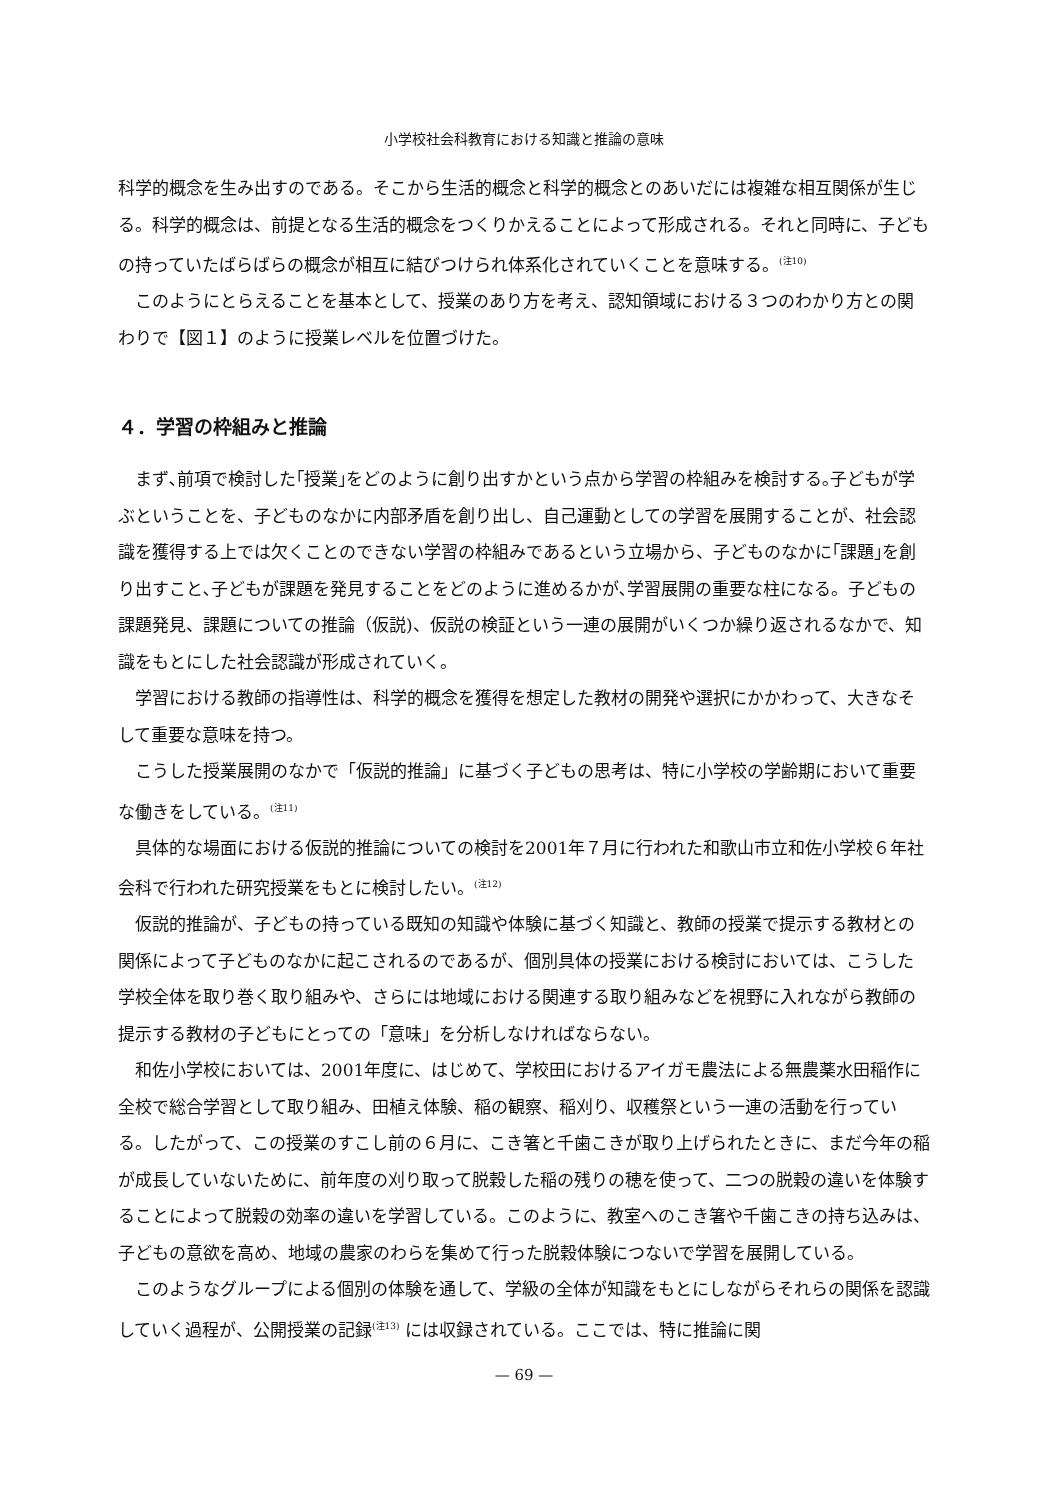小学校社会科教育における知識と推論の意味
科学的概念を生み出すのである。そこから生活的概念と科学的概念とのあいだには複雑な相互関係が生じる。科学的概念は、前提となる生活的概念をつくりかえることによって形成される。それと同時に、子どもの持っていたばらばらの概念が相互に結びつけられ体系化されていくことを意味する。<sup>(注10)</sup>
このようにとらえることを基本として、授業のあり方を考え、認知領域における３つのわかり方との関わりで【図１】のように授業レベルを位置づけた。
４．学習の枠組みと推論
まず､前項で検討した｢授業｣をどのように創り出すかという点から学習の枠組みを検討する｡子どもが学ぶということを、子どものなかに内部矛盾を創り出し、自己運動としての学習を展開することが、社会認識を獲得する上では欠くことのできない学習の枠組みであるという立場から、子どものなかに｢課題｣を創り出すこと､子どもが課題を発見することをどのように進めるかが､学習展開の重要な柱になる。子どもの課題発見、課題についての推論（仮説)、仮説の検証という一連の展開がいくつか繰り返されるなかで、知識をもとにした社会認識が形成されていく。
学習における教師の指導性は、科学的概念を獲得を想定した教材の開発や選択にかかわって、大きなそして重要な意味を持つ。
こうした授業展開のなかで「仮説的推論」に基づく子どもの思考は、特に小学校の学齢期において重要な働きをしている。<sup>(注11)</sup>
具体的な場面における仮説的推論についての検討を2001年７月に行われた和歌山市立和佐小学校６年社会科で行われた研究授業をもとに検討したい。<sup>(注12)</sup>
仮説的推論が、子どもの持っている既知の知識や体験に基づく知識と、教師の授業で提示する教材との関係によって子どものなかに起こされるのであるが、個別具体の授業における検討においては、こうした学校全体を取り巻く取り組みや、さらには地域における関連する取り組みなどを視野に入れながら教師の提示する教材の子どもにとっての「意味」を分析しなければならない。
和佐小学校においては、2001年度に、はじめて、学校田におけるアイガモ農法による無農薬水田稲作に全校で総合学習として取り組み、田植え体験、稲の観察、稲刈り、収穫祭という一連の活動を行っている。したがって、この授業のすこし前の６月に、こき箸と千歯こきが取り上げられたときに、まだ今年の稲が成長していないために、前年度の刈り取って脱穀した稲の残りの穂を使って、二つの脱穀の違いを体験することによって脱穀の効率の違いを学習している。このように、教室へのこき箸や千歯こきの持ち込みは、子どもの意欲を高め、地域の農家のわらを集めて行った脱穀体験につないで学習を展開している。
このようなグループによる個別の体験を通して、学級の全体が知識をもとにしながらそれらの関係を認識していく過程が、公開授業の記録<sup>(注13)</sup> には収録されている。ここでは、特に推論に関
— 69 —